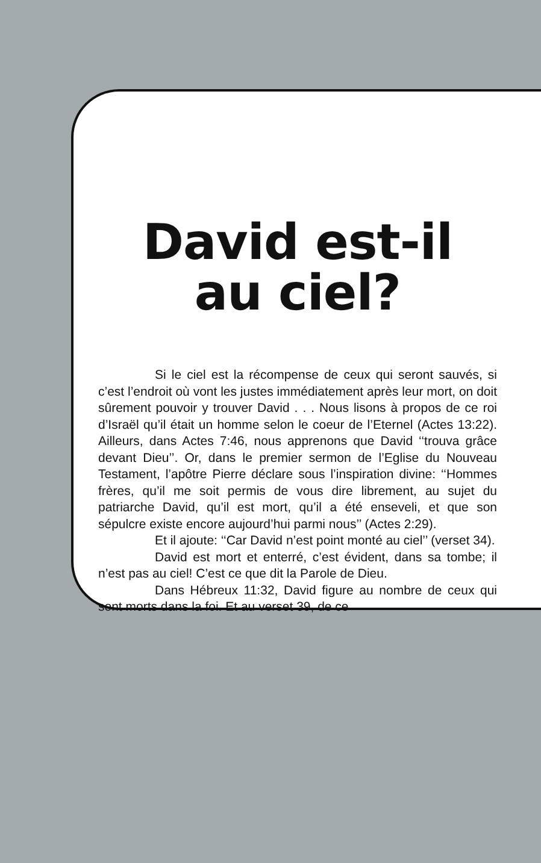David est-il
au ciel?
Si le ciel est la récompense de ceux qui seront sauvés, si c’est l’endroit où vont les justes immédiatement après leur mort, on doit sûrement pouvoir y trouver David . . . Nous lisons à propos de ce roi d’Israël qu’il était un homme selon le coeur de l’Eternel (Actes 13:22). Ailleurs, dans Actes 7:46, nous apprenons que David ‘‘trouva grâce devant Dieu’’. Or, dans le premier sermon de l’Eglise du Nouveau Testament, l’apôtre Pierre déclare sous l’inspiration divine: ‘‘Hommes frères, qu’il me soit permis de vous dire librement, au sujet du patriarche David, qu’il est mort, qu’il a été enseveli, et que son sépulcre existe encore aujourd’hui parmi nous’’ (Actes 2:29).
Et il ajoute: ‘‘Car David n’est point monté au ciel’’ (verset 34).
David est mort et enterré, c’est évident, dans sa tombe; il n’est pas au ciel! C’est ce que dit la Parole de Dieu.
Dans Hébreux 11:32, David figure au nombre de ceux qui sont morts dans la foi. Et au verset 39, de ce